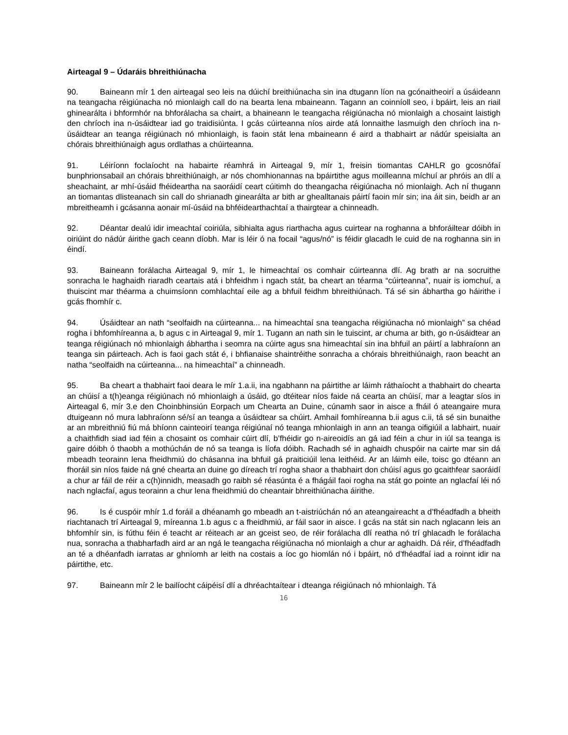Airteagal 9 – Údaráis bhreithiúnacha
90. Baineann mír 1 den airteagal seo leis na dúichí breithiúnacha sin ina dtugann líon na gcónaitheoirí a úsáideann na teangacha réigiúnacha nó mionlaigh call do na bearta lena mbaineann. Tagann an coinníoll seo, i bpáirt, leis an riail ghinearálta i bhformhór na bhforálacha sa chairt, a bhaineann le teangacha réigiúnacha nó mionlaigh a chosaint laistigh den chríoch ina n-úsáidtear iad go traidisiúnta. I gcás cúirteanna níos airde atá lonnaithe lasmuigh den chríoch ina n-úsáidtear an teanga réigiúnach nó mhionlaigh, is faoin stát lena mbaineann é aird a thabhairt ar nádúr speisialta an chórais bhreithiúnaigh agus ordlathas a chúirteanna.
91. Léiríonn foclaíocht na habairte réamhrá in Airteagal 9, mír 1, freisin tiomantas CAHLR go gcosnófaí bunphrionsabail an chórais bhreithiúnaigh, ar nós chomhionannas na bpáirtithe agus moilleanna míchuí ar phróis an dlí a sheachaint, ar mhí-úsáid fhéideartha na saoráidí ceart cúitimh do theangacha réigiúnacha nó mionlaigh. Ach ní thugann an tiomantas dlisteanach sin call do shrianadh ginearálta ar bith ar ghealltanais páirtí faoin mír sin; ina áit sin, beidh ar an mbreitheamh i gcásanna aonair mí-úsáid na bhféidearthachtaí a thairgtear a chinneadh.
92. Déantar dealú idir imeachtaí coiriúla, sibhialta agus riarthacha agus cuirtear na roghanna a bhforáiltear dóibh in oiriúint do nádúr áirithe gach ceann díobh. Mar is léir ó na focail “agus/nó” is féidir glacadh le cuid de na roghanna sin in éindí.
93. Baineann forálacha Airteagal 9, mír 1, le himeachtaí os comhair cúirteanna dlí. Ag brath ar na socruithe sonracha le haghaidh riaradh ceartais atá i bhfeidhm i ngach stát, ba cheart an téarma “cúirteanna”, nuair is iomchuí, a thuiscint mar théarma a chuimsíonn comhlachtaí eile ag a bhfuil feidhm bhreithiúnach. Tá sé sin ábhartha go háirithe i gcás fhomhír c.
94. Úsáidtear an nath “seolfaidh na cúirteanna... na himeachtaí sna teangacha réigiúnacha nó mionlaigh” sa chéad rogha i bhfomhíreanna a, b agus c in Airteagal 9, mír 1. Tugann an nath sin le tuiscint, ar chuma ar bith, go n-úsáidtear an teanga réigiúnach nó mhionlaigh ábhartha i seomra na cúirte agus sna himeachtaí sin ina bhfuil an páirtí a labhraíonn an teanga sin páirteach. Ach is faoi gach stát é, i bhfianaise shaintréithe sonracha a chórais bhreithiúnaigh, raon beacht an natha “seolfaidh na cúirteanna... na himeachtaí” a chinneadh.
95. Ba cheart a thabhairt faoi deara le mír 1.a.ii, ina ngabhann na páirtithe ar láimh ráthaíocht a thabhairt do chearta an chúisí a t(h)eanga réigiúnach nó mhionlaigh a úsáid, go dtéitear níos faide ná cearta an chúisí, mar a leagtar síos in Airteagal 6, mír 3.e den Choinbhinsiún Eorpach um Chearta an Duine, cúnamh saor in aisce a fháil ó ateangaire mura dtuigeann nó mura labhraíonn sé/sí an teanga a úsáidtear sa chúirt. Amhail fomhíreanna b.ii agus c.ii, tá sé sin bunaithe ar an mbreithniú fiú má bhíonn cainteoirí teanga réigiúnaí nó teanga mhionlaigh in ann an teanga oifigiúil a labhairt, nuair a chaithfidh siad iad féin a chosaint os comhair cúirt dlí, b’fhéidir go n-aireoidís an gá iad féin a chur in iúl sa teanga is gaire dóibh ó thaobh a mothúchán de nó sa teanga is líofa dóibh. Rachadh sé in aghaidh chuspóir na cairte mar sin dá mbeadh teorainn lena fheidhmiú do chásanna ina bhfuil gá praiticiúil lena leithéid. Ar an láimh eile, toisc go dtéann an fhoráil sin níos faide ná gné chearta an duine go díreach trí rogha shaor a thabhairt don chúisí agus go gcaithfear saoráidí a chur ar fáil de réir a c(h)innidh, measadh go raibh sé réasúnta é a fhágáil faoi rogha na stát go pointe an nglacfaí léi nó nach nglacfaí, agus teorainn a chur lena fheidhmiú do cheantair bhreithiúnacha áirithe.
96. Is é cuspóir mhír 1.d foráil a dhéanamh go mbeadh an t-aistriúchán nó an ateangaireacht a d’fhéadfadh a bheith riachtanach trí Airteagal 9, míreanna 1.b agus c a fheidhmiú, ar fáil saor in aisce. I gcás na stát sin nach nglacann leis an bhfomhír sin, is fúthu féin é teacht ar réiteach ar an gceist seo, de réir forálacha dlí reatha nó trí ghlacadh le forálacha nua, sonracha a thabharfadh aird ar an ngá le teangacha réigiúnacha nó mionlaigh a chur ar aghaidh. Dá réir, d’fhéadfadh an té a dhéanfadh iarratas ar ghníomh ar leith na costais a íoc go hiomlán nó i bpáirt, nó d’fhéadfaí iad a roinnt idir na páirtithe, etc.
97. Baineann mír 2 le bailíocht cáipéisí dlí a dhréachtaítear i dteanga réigiúnach nó mhionlaigh. Tá
16